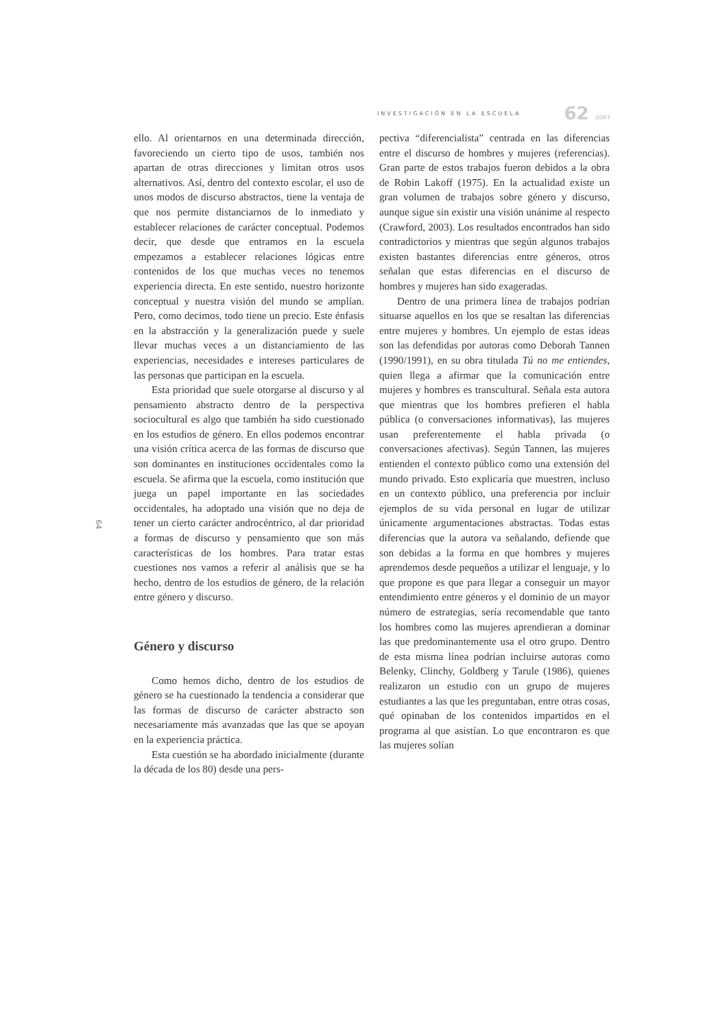INVESTIGACIÓN EN LA ESCUELA 62 2007
ello. Al orientarnos en una determinada dirección, favoreciendo un cierto tipo de usos, también nos apartan de otras direcciones y limitan otros usos alternativos. Así, dentro del contexto escolar, el uso de unos modos de discurso abstractos, tiene la ventaja de que nos permite distanciarnos de lo inmediato y establecer relaciones de carácter conceptual. Podemos decir, que desde que entramos en la escuela empezamos a establecer relaciones lógicas entre contenidos de los que muchas veces no tenemos experiencia directa. En este sentido, nuestro horizonte conceptual y nuestra visión del mundo se amplían. Pero, como decimos, todo tiene un precio. Este énfasis en la abstracción y la generalización puede y suele llevar muchas veces a un distanciamiento de las experiencias, necesidades e intereses particulares de las personas que participan en la escuela.
Esta prioridad que suele otorgarse al discurso y al pensamiento abstracto dentro de la perspectiva sociocultural es algo que también ha sido cuestionado en los estudios de género. En ellos podemos encontrar una visión crítica acerca de las formas de discurso que son dominantes en instituciones occidentales como la escuela. Se afirma que la escuela, como institución que juega un papel importante en las sociedades occidentales, ha adoptado una visión que no deja de tener un cierto carácter androcéntrico, al dar prioridad a formas de discurso y pensamiento que son más características de los hombres. Para tratar estas cuestiones nos vamos a referir al análisis que se ha hecho, dentro de los estudios de género, de la relación entre género y discurso.
Género y discurso
Como hemos dicho, dentro de los estudios de género se ha cuestionado la tendencia a considerar que las formas de discurso de carácter abstracto son necesariamente más avanzadas que las que se apoyan en la experiencia práctica.
Esta cuestión se ha abordado inicialmente (durante la década de los 80) desde una pers-
pectiva “diferencialista” centrada en las diferencias entre el discurso de hombres y mujeres (referencias). Gran parte de estos trabajos fueron debidos a la obra de Robin Lakoff (1975). En la actualidad existe un gran volumen de trabajos sobre género y discurso, aunque sigue sin existir una visión unánime al respecto (Crawford, 2003). Los resultados encontrados han sido contradictorios y mientras que según algunos trabajos existen bastantes diferencias entre géneros, otros señalan que estas diferencias en el discurso de hombres y mujeres han sido exageradas.
Dentro de una primera línea de trabajos podrían situarse aquellos en los que se resaltan las diferencias entre mujeres y hombres. Un ejemplo de estas ideas son las defendidas por autoras como Deborah Tannen (1990/1991), en su obra titulada Tú no me entiendes, quien llega a afirmar que la comunicación entre mujeres y hombres es transcultural. Señala esta autora que mientras que los hombres prefieren el habla pública (o conversaciones informativas), las mujeres usan preferentemente el habla privada (o conversaciones afectivas). Según Tannen, las mujeres entienden el contexto público como una extensión del mundo privado. Esto explicaría que muestren, incluso en un contexto público, una preferencia por incluir ejemplos de su vida personal en lugar de utilizar únicamente argumentaciones abstractas. Todas estas diferencias que la autora va señalando, defiende que son debidas a la forma en que hombres y mujeres aprendemos desde pequeños a utilizar el lenguaje, y lo que propone es que para llegar a conseguir un mayor entendimiento entre géneros y el dominio de un mayor número de estrategias, sería recomendable que tanto los hombres como las mujeres aprendieran a dominar las que predominantemente usa el otro grupo. Dentro de esta misma línea podrían incluirse autoras como Belenky, Clinchy, Goldberg y Tarule (1986), quienes realizaron un estudio con un grupo de mujeres estudiantes a las que les preguntaban, entre otras cosas, qué opinaban de los contenidos impartidos en el programa al que asistían. Lo que encontraron es que las mujeres solían
64